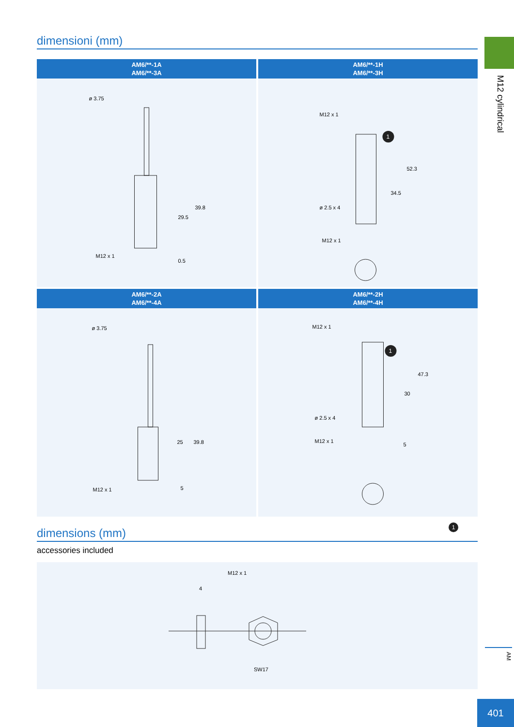M12 cylindrical
dimensioni (mm)
AM6/**-1A
AM6/**-3A
ø 3.75
39.8
29.5
M12 x 1
0.5
AM6/**-1H
AM6/**-3H
1
M12 x 1
52.3
34.5
ø 2.5 x 4
M12 x 1
AM6/**-2A
AM6/**-4A
ø 3.75
39.8
25
M12 x 1
5
AM6/**-2H
AM6/**-4H
1
M12 x 1
47.3
30
ø 2.5 x 4
M12 x 1
5
1
dimensions (mm)
accessories included
4
M12 x 1
SW17
AM
401